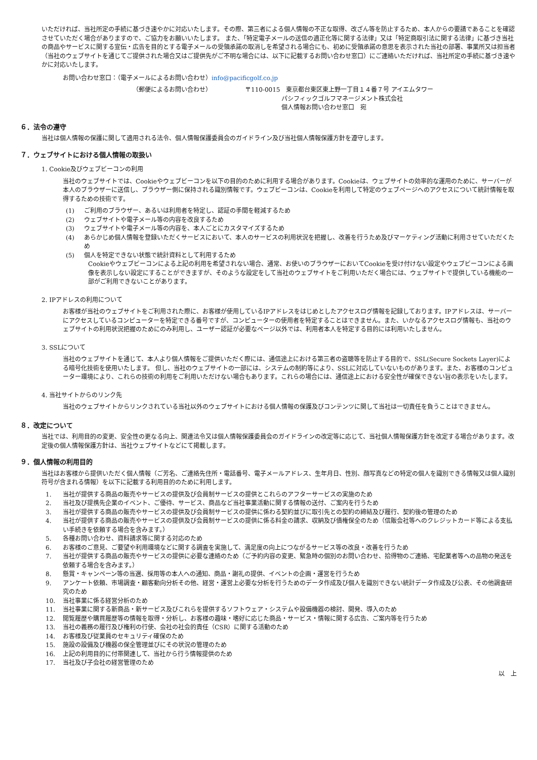いただければ、当社所定の手続に基づき速やかに対応いたします。その際、第三者による個人情報の不正な取得、改ざん等を防止するため、本人からの要請であることを確認させていただく場合がありますので、ご協力をお願いいたします。 また、「特定電子メールの送信の適正化等に関する法律」又は「特定商取引法に関する法律」に基づき当社の商品やサービスに関する宣伝・広告を目的とする電子メールの受領承諾の取消しを希望される場合にも、初めに受領承諾の意思を表示された当社の部署、事業所又は担当者（当社のウェブサイトを通じてご提供された場合又はご提供先がご不明な場合には、以下に記載するお問い合わせ窓口）にご連絡いただければ、当社所定の手続に基づき速やかに対応いたします。
お問い合わせ窓口：（電子メールによるお問い合わせ）info@pacificgolf.co.jp
（郵便によるお問い合わせ） 〒110-0015　東京都台東区東上野一丁目１４番７号 アイエムタワー
　　　　　　パシフィックゴルフマネージメント株式会社
　　　　　　個人情報お問い合わせ窓口　宛
６．法令の遵守
当社は個人情報の保護に関して適用される法令、個人情報保護委員会のガイドライン及び当社個人情報保護方針を遵守します。
７．ウェブサイトにおける個人情報の取扱い
1. Cookie及びウェブビーコンの利用
当社のウェブサイトでは、Cookieやウェブビーコンを以下の目的のために利用する場合があります。Cookieは、ウェブサイトの効率的な運用のために、サーバーが本人のブラウザーに送信し、ブラウザー側に保持される識別情報です。ウェブビーコンは、Cookieを利用して特定のウェブページへのアクセスについて統計情報を取得するための技術です。
(1) ご利用のブラウザー、あるいは利用者を特定し、認証の手間を軽減するため
(2) ウェブサイトや電子メール等の内容を改良するため
(3) ウェブサイトや電子メール等の内容を、本人ごとにカスタマイズするため
(4) あらかじめ個人情報を登録いただくサービスにおいて、本人のサービスの利用状況を把握し、改善を行うため及びマーケティング活動に利用させていただくため
(5) 個人を特定できない状態で統計資料として利用するため
Cookieやウェブビーコンによる上記の利用を希望されない場合、通常、お使いのブラウザーにおいてCookieを受け付けない設定やウェブビーコンによる画像を表示しない設定にすることができますが、そのような設定をして当社のウェブサイトをご利用いただく場合には、ウェブサイトで提供している機能の一部がご利用できないことがあります。
2. IPアドレスの利用について
お客様が当社のウェブサイトをご利用された際に、お客様が使用しているIPアドレスをはじめとしたアクセスログ情報を記録しております。IPアドレスは、サーバーにアクセスしているコンピューターを特定できる番号ですが、コンピューターの使用者を特定することはできません。また、いかなるアクセスログ情報も、当社のウェブサイトの利用状況把握のためにのみ利用し、ユーザー認証が必要なページ以外では、利用者本人を特定する目的には利用いたしません。
3. SSLについて
当社のウェブサイトを通じて、本人より個人情報をご提供いただく際には、通信途上における第三者の盗聴等を防止する目的で、SSL(Secure Sockets Layer)による暗号化技術を使用いたします。 但し、当社のウェブサイトの一部には、システムの制約等により、SSLに対応していないものがあります。また、お客様のコンピューター環境により、これらの技術の利用をご利用いただけない場合もあります。これらの場合には、通信途上における安全性が確保できない旨の表示をいたします。
4. 当社サイトからのリンク先
当社のウェブサイトからリンクされている当社以外のウェブサイトにおける個人情報の保護及びコンテンツに関して当社は一切責任を負うことはできません。
８．改定について
当社では、利用目的の変更、安全性の更なる向上、関連法令又は個人情報保護委員会のガイドラインの改定等に応じて、当社個人情報保護方針を改定する場合があります。改定後の個人情報保護方針は、当社ウェブサイトなどにて掲載します。
９．個人情報の利用目的
当社はお客様から提供いただく個人情報（ご芳名、ご連絡先住所・電話番号、電子メールアドレス、生年月日、性別、顔写真などの特定の個人を識別できる情報又は個人識別符号が含まれる情報）を以下に記載する利用目的のために利用します。
1. 当社が提供する商品の販売やサービスの提供及び会員制サービスの提供とこれらのアフターサービスの実施のため
2. 当社及び提携先企業のイベント、ご優待、サービス、商品など当社事業活動に関する情報の送付、ご案内を行うため
3. 当社が提供する商品の販売やサービスの提供及び会員制サービスの提供に係わる契約並びに取引先との契約の締結及び履行、契約後の管理のため
4. 当社が提供する商品の販売やサービスの提供及び会員制サービスの提供に係る料金の請求、収納及び債権保全のため（信販会社等へのクレジットカード等による支払い手続きを依頼する場合を含みます。）
5. 各種お問い合わせ、資料請求等に関する対応のため
6. お客様のご意見、ご要望や利用環境などに関する調査を実施して、満足度の向上につながるサービス等の改良・改善を行うため
7. 当社が提供する商品の販売やサービスの提供に必要な連絡のため（ご予約内容の変更、緊急時の個別のお問い合わせ、拾得物のご連絡、宅配業者等への品物の発送を依頼する場合を含みます。）
8. 懸賞・キャンペーン等の当選、採用等の本人への通知、商品・謝礼の提供、イベントの企画・運営を行うため
9. アンケート依頼、市場調査・顧客動向分析その他、経営・運営上必要な分析を行うためのデータ作成及び個人を識別できない統計データ作成及び公表、その他調査研究のため
10. 当社事業に係る経営分析のため
11. 当社事業に関する新商品・新サービス及びこれらを提供するソフトウェア・システムや設備機器の検討、開発、導入のため
12. 閲覧履歴や購買履歴等の情報を取得・分析し、お客様の趣味・嗜好に応じた商品・サービス・情報に関する広告、ご案内等を行うため
13. 当社の義務の履行及び権利の行使、会社の社会的責任（CSR）に関する活動のため
14. お客様及び従業員のセキュリティ確保のため
15. 施設の設備及び機器の保全管理並びにその状況の管理のため
16. 上記の利用目的に付帯関連して、当社から行う情報提供のため
17. 当社及び子会社の経営管理のため
以　上